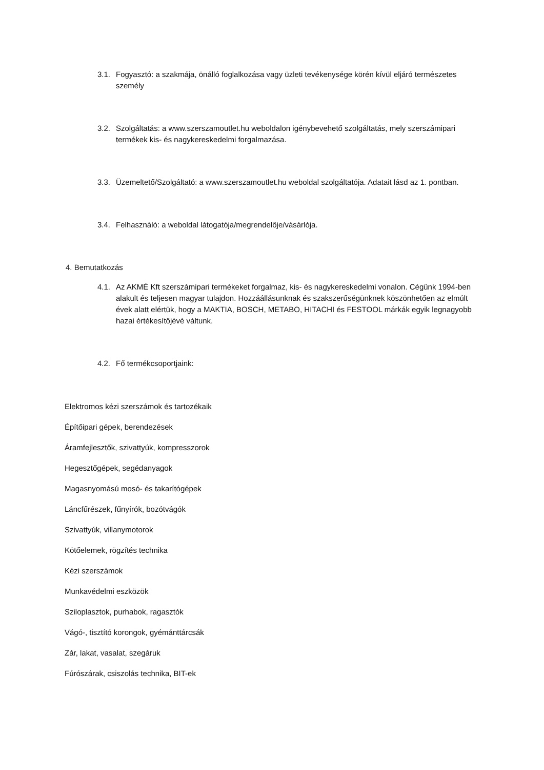3.1. Fogyasztó: a szakmája, önálló foglalkozása vagy üzleti tevékenysége körén kívül eljáró természetes személy
3.2. Szolgáltatás: a www.szerszamoutlet.hu weboldalon igénybevehető szolgáltatás, mely szerszámipari termékek kis- és nagykereskedelmi forgalmazása.
3.3. Üzemeltető/Szolgáltató: a www.szerszamoutlet.hu weboldal szolgáltatója. Adatait lásd az 1. pontban.
3.4. Felhasználó: a weboldal látogatója/megrendelője/vásárlója.
4. Bemutatkozás
4.1. Az AKMÉ Kft szerszámipari termékeket forgalmaz, kis- és nagykereskedelmi vonalon. Cégünk 1994-ben alakult és teljesen magyar tulajdon. Hozzáállásunknak és szakszerűségünknek köszönhetően az elmúlt évek alatt elértük, hogy a MAKTIA, BOSCH, METABO, HITACHI és FESTOOL márkák egyik legnagyobb hazai értékesítőjévé váltunk.
4.2. Fő termékcsoportjaink:
Elektromos kézi szerszámok és tartozékaik
Építőipari gépek, berendezések
Áramfejlesztők, szivattyúk, kompresszorok
Hegesztőgépek, segédanyagok
Magasnyomású mosó- és takarítógépek
Láncfűrészek, fűnyírók, bozótvágók
Szivattyúk, villanymotorok
Kötőelemek, rögzítés technika
Kézi szerszámok
Munkavédelmi eszközök
Sziloplasztok, purhabok, ragasztók
Vágó-, tisztító korongok, gyémánttárcsák
Zár, lakat, vasalat, szegáruk
Fúrószárak, csiszolás technika, BIT-ek